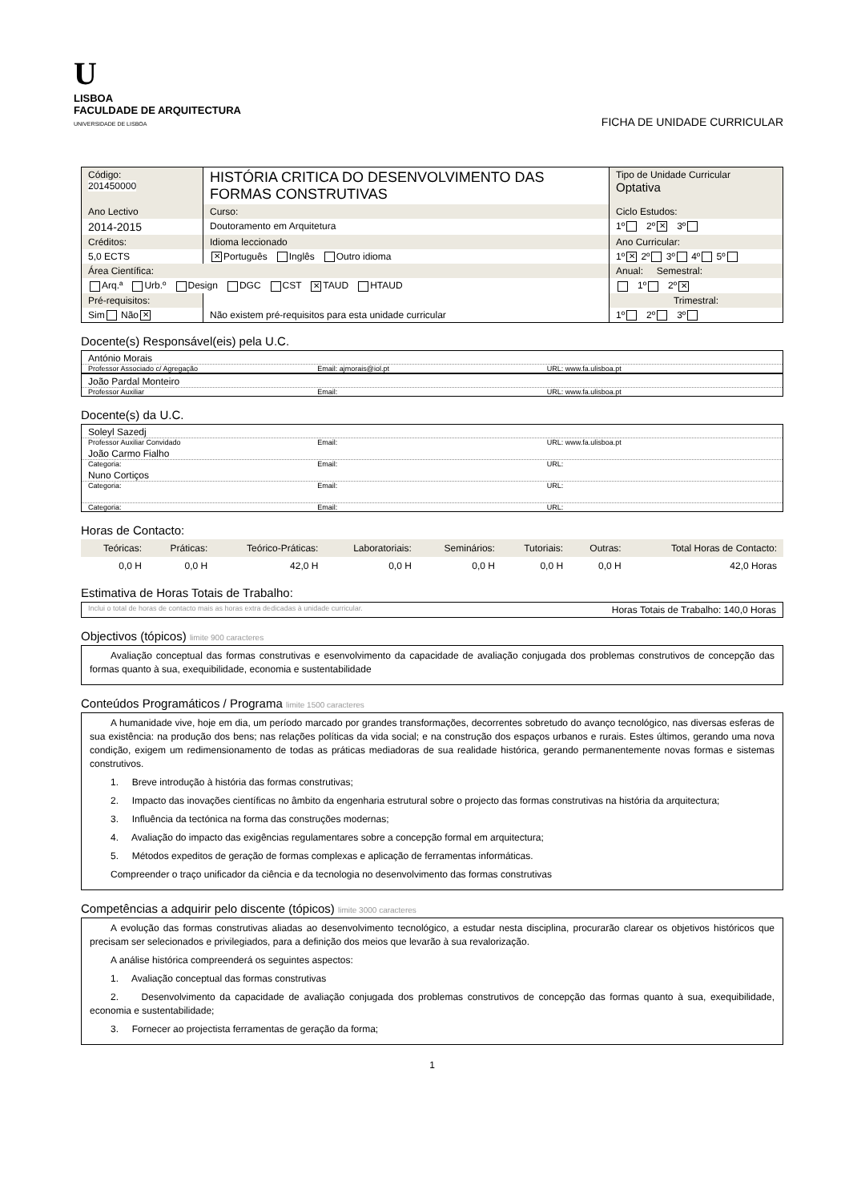U
LISBOA
FACULDADE DE ARQUITECTURA
UNIVERSIDADE DE LISBOA
FICHA DE UNIDADE CURRICULAR
| Código: 201450000 | HISTÓRIA CRITICA DO DESENVOLVIMENTO DAS FORMAS CONSTRUTIVAS | Tipo de Unidade Curricular Optativa |
| Ano Lectivo | Curso: | Ciclo Estudos: |
| 2014-2015 | Doutoramento em Arquitetura | 1º 2º ✕ 3º |
| Créditos: | Idioma leccionado | Ano Curricular: |
| 5,0 ECTS | ✕ Português Inglês Outro idioma | 1º ✕ 2º 3º 4º 5º |
| Área Científica: | | Anual: Semestral: |
| Arq.ª Urb.º Design DGC CST ✕ TAUD HTAUD | | 1º 2º ✕ |
| Pré-requisitos: | | Trimestral: |
| Sim Não ✕ | Não existem pré-requisitos para esta unidade curricular | 1º 2º 3º |
Docente(s) Responsável(eis) pela U.C.
António Morais
Professor Associado c/ Agregação Email: ajmorais@iol.pt URL: www.fa.ulisboa.pt
João Pardal Monteiro
Professor Auxiliar Email: URL: www.fa.ulisboa.pt
Docente(s) da U.C.
Soleyl Sazedj
Professor Auxiliar Convidado Email: URL: www.fa.ulisboa.pt
João Carmo Fialho
Categoria: Email: URL:
Nuno Cortiços
Categoria: Email: URL:
Categoria: Email: URL:
Horas de Contacto:
| Teóricas: | Práticas: | Teórico-Práticas: | Laboratoriais: | Seminários: | Tutoriais: | Outras: | Total Horas de Contacto: |
| 0,0 H | 0,0 H | 42,0 H | 0,0 H | 0,0 H | 0,0 H | 0,0 H | 42,0 Horas |
Estimativa de Horas Totais de Trabalho:
Inclui o total de horas de contacto mais as horas extra dedicadas à unidade curricular. Horas Totais de Trabalho: 140,0 Horas
Objectivos (tópicos) limite 900 caracteres
Avaliação conceptual das formas construtivas e esenvolvimento da capacidade de avaliação conjugada dos problemas construtivos de concepção das formas quanto à sua, exequibilidade, economia e sustentabilidade
Conteúdos Programáticos / Programa limite 1500 caracteres
A humanidade vive, hoje em dia, um período marcado por grandes transformações, decorrentes sobretudo do avanço tecnológico, nas diversas esferas de sua existência: na produção dos bens; nas relações políticas da vida social; e na construção dos espaços urbanos e rurais. Estes últimos, gerando uma nova condição, exigem um redimensionamento de todas as práticas mediadoras de sua realidade histórica, gerando permanentemente novas formas e sistemas construtivos.
1. Breve introdução à história das formas construtivas;
2. Impacto das inovações científicas no âmbito da engenharia estrutural sobre o projecto das formas construtivas na história da arquitectura;
3. Influência da tectónica na forma das construções modernas;
4. Avaliação do impacto das exigências regulamentares sobre a concepção formal em arquitectura;
5. Métodos expeditos de geração de formas complexas e aplicação de ferramentas informáticas.
Compreender o traço unificador da ciência e da tecnologia no desenvolvimento das formas construtivas
Competências a adquirir pelo discente (tópicos) limite 3000 caracteres
A evolução das formas construtivas aliadas ao desenvolvimento tecnológico, a estudar nesta disciplina, procurarão clarear os objetivos históricos que precisam ser selecionados e privilegiados, para a definição dos meios que levarão à sua revalorização.
A análise histórica compreenderá os seguintes aspectos:
1. Avaliação conceptual das formas construtivas
2. Desenvolvimento da capacidade de avaliação conjugada dos problemas construtivos de concepção das formas quanto à sua, exequibilidade, economia e sustentabilidade;
3. Fornecer ao projectista ferramentas de geração da forma;
1